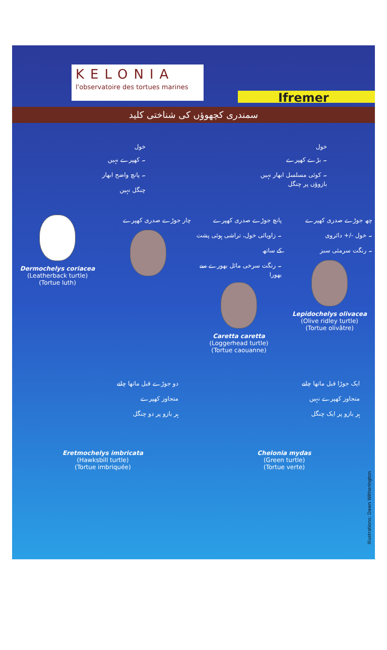KELONIA
l'observatoire des tortues marines
Ifremer
سمندری کچھوؤں کی شناختی کلید
خول
۔ بڑے کھپرے
۔ کوئی مسلسل ابھار نہیں
بازوؤں پر چنگل
خول
۔ کھپرے نہیں
۔ پانچ واضح ابھار
چنگل نہیں
چھ جوڑے صدری کھپرے
۔ خول -/+ دائروی
۔ رنگت سرمئی سبز
Lepidochelys olivacea
(Olive ridley turtle)
(Tortue olivâtre)
پانچ جوڑے صدری کھپرے
۔ زاویائی خول، تراشی ہوئی پشت کے ساتھ
۔ رنگت سرخی مائل بھورے سے بھورا
Caretta caretta
(Loggerhead turtle)
(Tortue caouanne)
چار جوڑے صدری کھپرے Dermochelys coriacea
(Leatherback turtle)
(Tortue luth)
ایک جوڑا قبل ماتھا چانے
متجاوز کھپرے نہیں
ہر بازو پر ایک چنگل
Chelonia mydas
(Green turtle)
(Tortue verte)
دو جوڑے قبل ماتھا چانے
متجاوز کھپرے
ہر بازو پر دو چنگل
Eretmochelys imbricata
(Hawksbill turtle)
(Tortue imbriquée)
Illustrations: Dawn Witherington